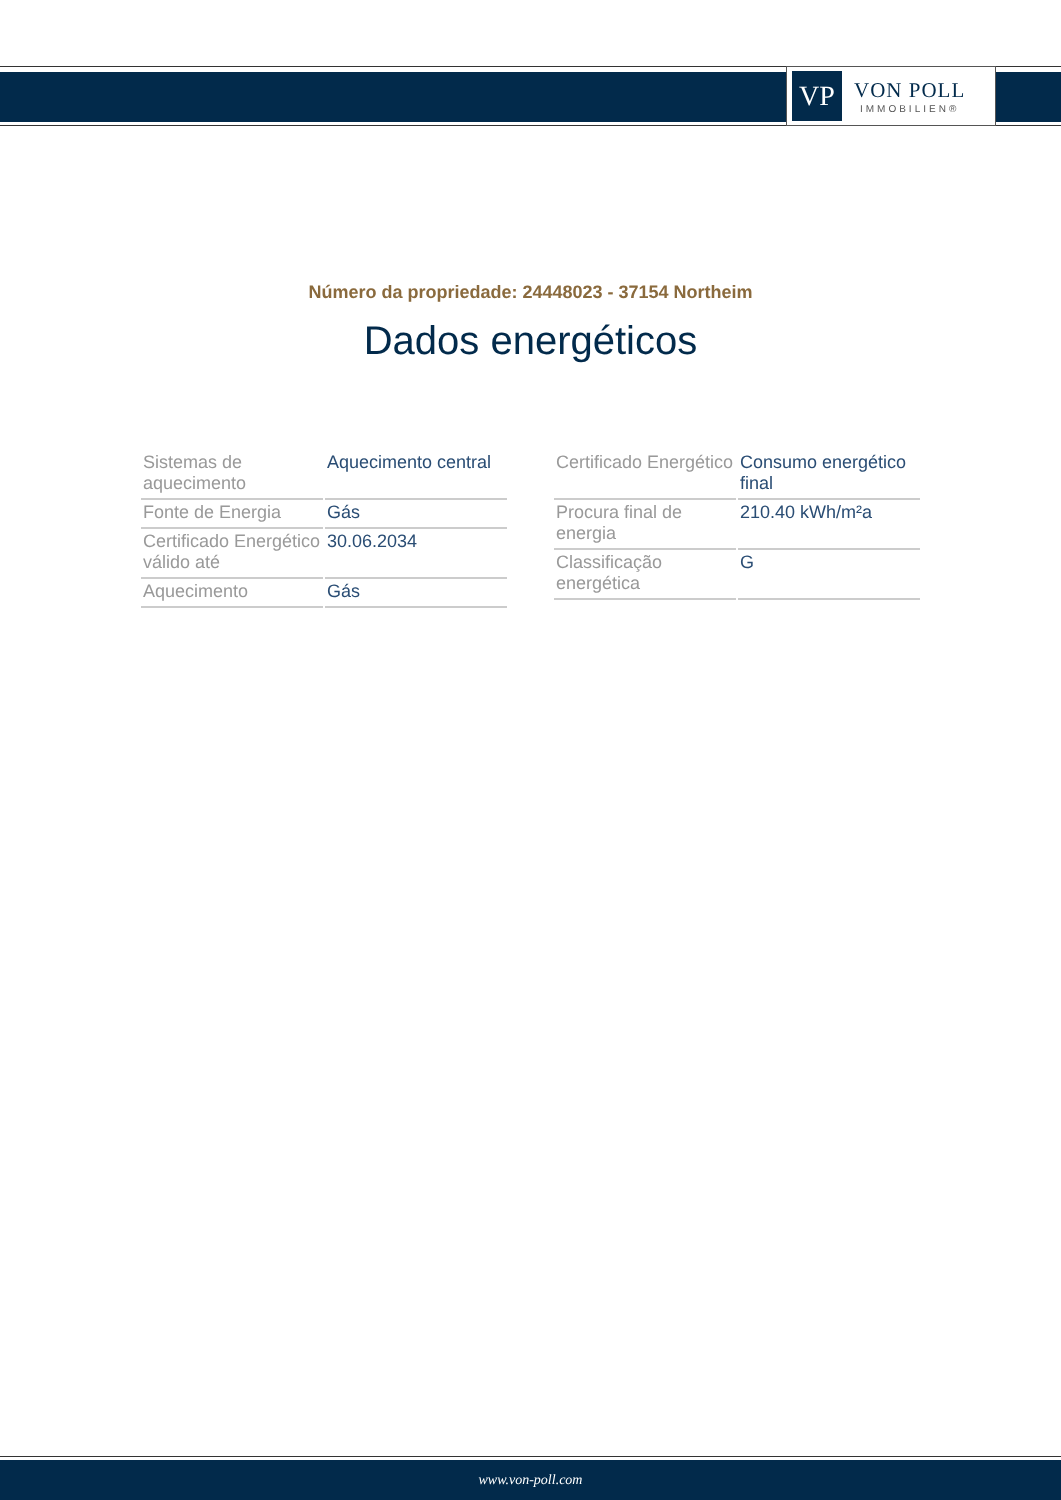VP
VON POLL
IMMOBILIEN®
Número da propriedade: 24448023 - 37154 Northeim
Dados energéticos
| Sistemas de aquecimento | Aquecimento central |
| Fonte de Energia | Gás |
| Certificado Energético válido até | 30.06.2034 |
| Aquecimento | Gás |
| Certificado Energético | Consumo energético final |
| Procura final de energia | 210.40 kWh/m²a |
| Classificação energética | G |
www.von-poll.com